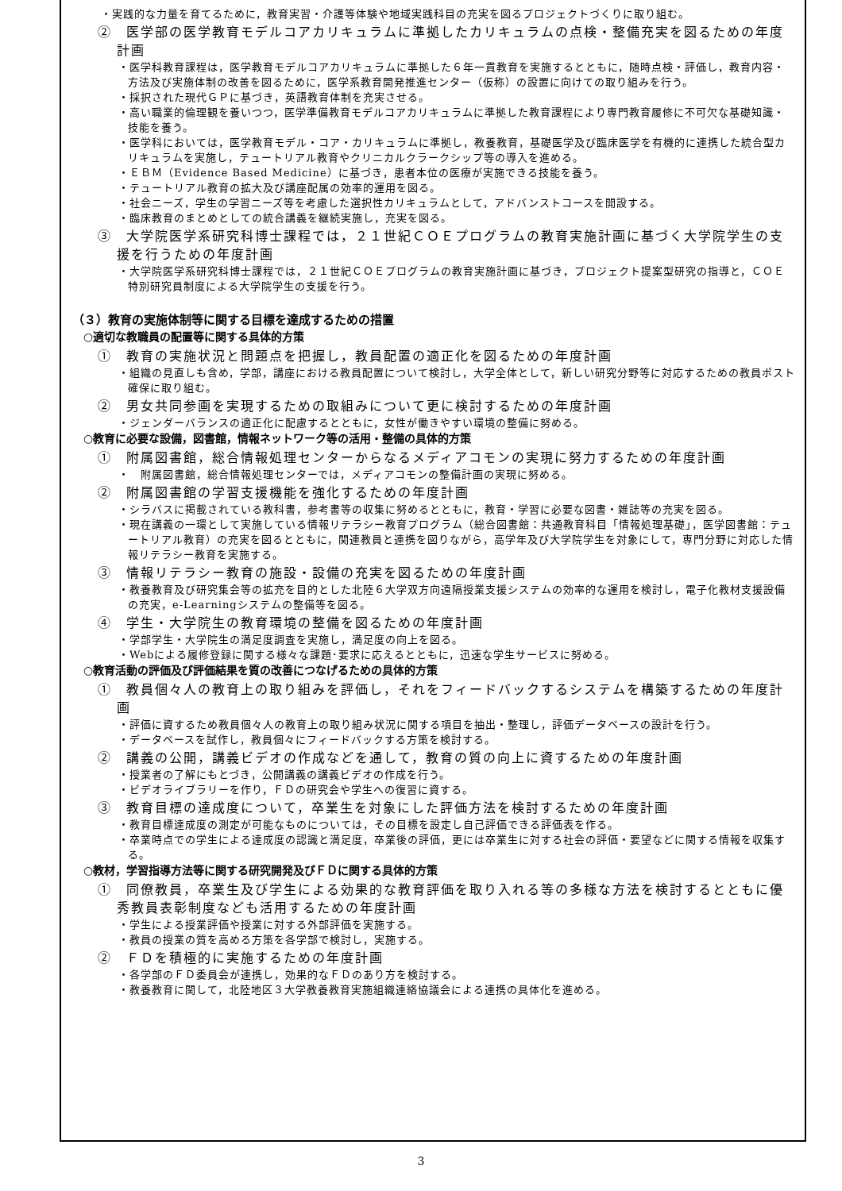・実践的な力量を育てるために，教育実習・介護等体験や地域実践科目の充実を図るプロジェクトづくりに取り組む。
②　医学部の医学教育モデルコアカリキュラムに準拠したカリキュラムの点検・整備充実を図るための年度計画
・医学科教育課程は，医学教育モデルコアカリキュラムに準拠した６年一貫教育を実施するとともに，随時点検・評価し，教育内容・方法及び実施体制の改善を図るために，医学系教育開発推進センター（仮称）の設置に向けての取り組みを行う。
・採択された現代ＧＰに基づき，英語教育体制を充実させる。
・高い職業的倫理観を養いつつ，医学準備教育モデルコアカリキュラムに準拠した教育課程により専門教育履修に不可欠な基礎知識・技能を養う。
・医学科においては，医学教育モデル・コア・カリキュラムに準拠し，教養教育，基礎医学及び臨床医学を有機的に連携した統合型カリキュラムを実施し，テュートリアル教育やクリニカルクラークシップ等の導入を進める。
・ＥＢＭ（Evidence Based Medicine）に基づき，患者本位の医療が実施できる技能を養う。
・テュートリアル教育の拡大及び講座配属の効率的運用を図る。
・社会ニーズ，学生の学習ニーズ等を考慮した選択性カリキュラムとして，アドバンストコースを開設する。
・臨床教育のまとめとしての統合講義を継続実施し，充実を図る。
③　大学院医学系研究科博士課程では，２１世紀ＣＯＥプログラムの教育実施計画に基づく大学院学生の支援を行うための年度計画
・大学院医学系研究科博士課程では，２１世紀ＣＯＥプログラムの教育実施計画に基づき，プロジェクト提案型研究の指導と，ＣＯＥ特別研究員制度による大学院学生の支援を行う。
（３）教育の実施体制等に関する目標を達成するための措置
○適切な教職員の配置等に関する具体的方策
①　教育の実施状況と問題点を把握し，教員配置の適正化を図るための年度計画
・組織の見直しも含め，学部，講座における教員配置について検討し，大学全体として，新しい研究分野等に対応するための教員ポスト確保に取り組む。
②　男女共同参画を実現するための取組みについて更に検討するための年度計画
・ジェンダーバランスの適正化に配慮するとともに，女性が働きやすい環境の整備に努める。
○教育に必要な設備，図書館，情報ネットワーク等の活用・整備の具体的方策
①　附属図書館，総合情報処理センターからなるメディアコモンの実現に努力するための年度計画
・　附属図書館，総合情報処理センターでは，メディアコモンの整備計画の実現に努める。
②　附属図書館の学習支援機能を強化するための年度計画
・シラバスに掲載されている教科書，参考書等の収集に努めるとともに，教育・学習に必要な図書・雑誌等の充実を図る。
・現在講義の一環として実施している情報リテラシー教育プログラム（総合図書館：共通教育科目「情報処理基礎」，医学図書館：テュートリアル教育）の充実を図るとともに，関連教員と連携を図りながら，高学年及び大学院学生を対象にして，専門分野に対応した情報リテラシー教育を実施する。
③　情報リテラシー教育の施設・設備の充実を図るための年度計画
・教養教育及び研究集会等の拡充を目的とした北陸６大学双方向遠隔授業支援システムの効率的な運用を検討し，電子化教材支援設備の充実，e-Learningシステムの整備等を図る。
④　学生・大学院生の教育環境の整備を図るための年度計画
・学部学生・大学院生の満足度調査を実施し，満足度の向上を図る。
・Webによる履修登録に関する様々な課題･要求に応えるとともに，迅速な学生サービスに努める。
○教育活動の評価及び評価結果を質の改善につなげるための具体的方策
①　教員個々人の教育上の取り組みを評価し，それをフィードバックするシステムを構築するための年度計画
・評価に資するため教員個々人の教育上の取り組み状況に関する項目を抽出・整理し，評価データベースの設計を行う。
・データベースを試作し，教員個々にフィードバックする方策を検討する。
②　講義の公開，講義ビデオの作成などを通して，教育の質の向上に資するための年度計画
・授業者の了解にもとづき，公開講義の講義ビデオの作成を行う。
・ビデオライブラリーを作り，ＦＤの研究会や学生への復習に資する。
③　教育目標の達成度について，卒業生を対象にした評価方法を検討するための年度計画
・教育目標達成度の測定が可能なものについては，その目標を設定し自己評価できる評価表を作る。
・卒業時点での学生による達成度の認識と満足度，卒業後の評価，更には卒業生に対する社会の評価・要望などに関する情報を収集する。
○教材，学習指導方法等に関する研究開発及びＦＤに関する具体的方策
①　同僚教員，卒業生及び学生による効果的な教育評価を取り入れる等の多様な方法を検討するとともに優秀教員表彰制度なども活用するための年度計画
・学生による授業評価や授業に対する外部評価を実施する。
・教員の授業の質を高める方策を各学部で検討し，実施する。
②　ＦＤを積極的に実施するための年度計画
・各学部のＦＤ委員会が連携し，効果的なＦＤのあり方を検討する。
・教養教育に関して，北陸地区３大学教養教育実施組織連絡協議会による連携の具体化を進める。
3